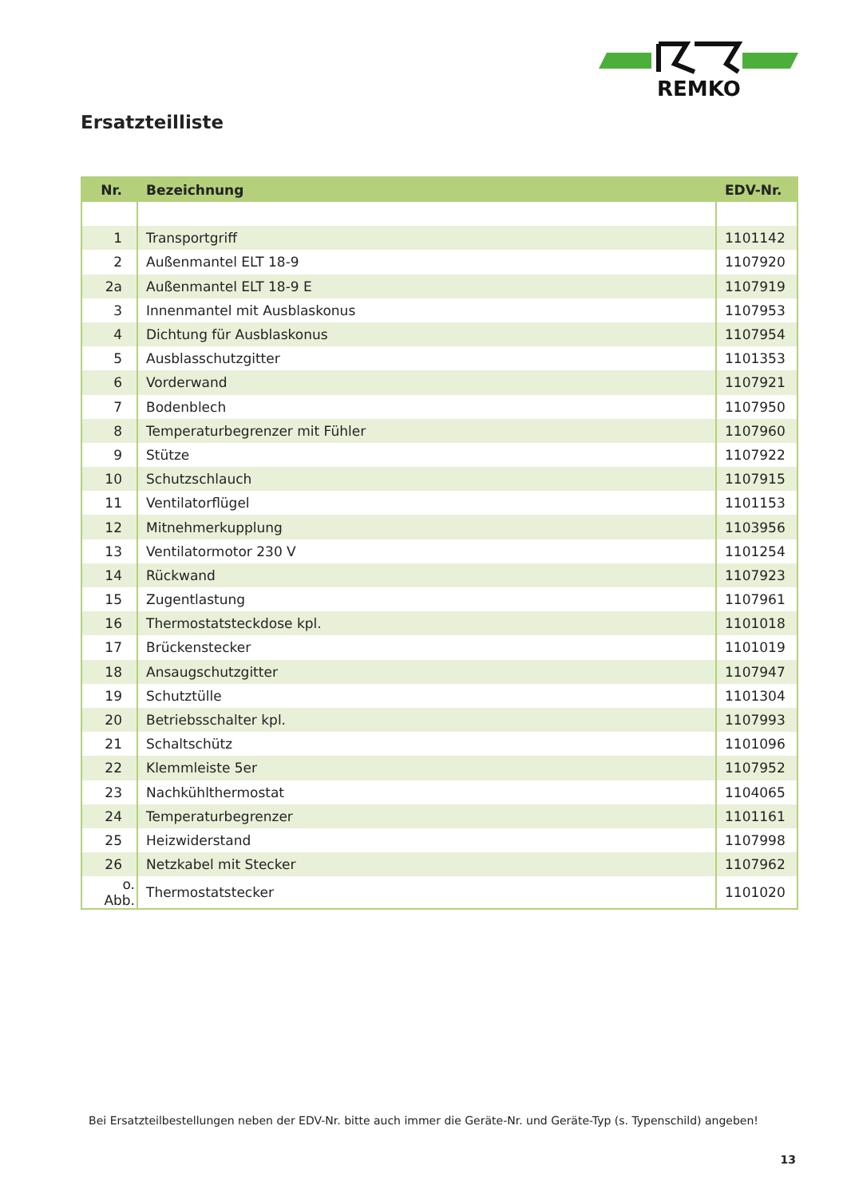REMKO
Ersatzteilliste
| Nr. | Bezeichnung | EDV-Nr. |
| --- | --- | --- |
| 1 | Transportgriff | 1101142 |
| 2 | Außenmantel ELT 18-9 | 1107920 |
| 2a | Außenmantel ELT 18-9 E | 1107919 |
| 3 | Innenmantel mit Ausblaskonus | 1107953 |
| 4 | Dichtung für Ausblaskonus | 1107954 |
| 5 | Ausblasschutzgitter | 1101353 |
| 6 | Vorderwand | 1107921 |
| 7 | Bodenblech | 1107950 |
| 8 | Temperaturbegrenzer mit Fühler | 1107960 |
| 9 | Stütze | 1107922 |
| 10 | Schutzschlauch | 1107915 |
| 11 | Ventilatorflügel | 1101153 |
| 12 | Mitnehmerkupplung | 1103956 |
| 13 | Ventilatormotor 230 V | 1101254 |
| 14 | Rückwand | 1107923 |
| 15 | Zugentlastung | 1107961 |
| 16 | Thermostatsteckdose kpl. | 1101018 |
| 17 | Brückenstecker | 1101019 |
| 18 | Ansaugschutzgitter | 1107947 |
| 19 | Schutztülle | 1101304 |
| 20 | Betriebsschalter kpl. | 1107993 |
| 21 | Schaltschütz | 1101096 |
| 22 | Klemmleiste 5er | 1107952 |
| 23 | Nachkühlthermostat | 1104065 |
| 24 | Temperaturbegrenzer | 1101161 |
| 25 | Heizwiderstand | 1107998 |
| 26 | Netzkabel mit Stecker | 1107962 |
| o. Abb. | Thermostatstecker | 1101020 |
Bei Ersatzteilbestellungen neben der EDV-Nr. bitte auch immer die Geräte-Nr. und Geräte-Typ (s. Typenschild) angeben!
13